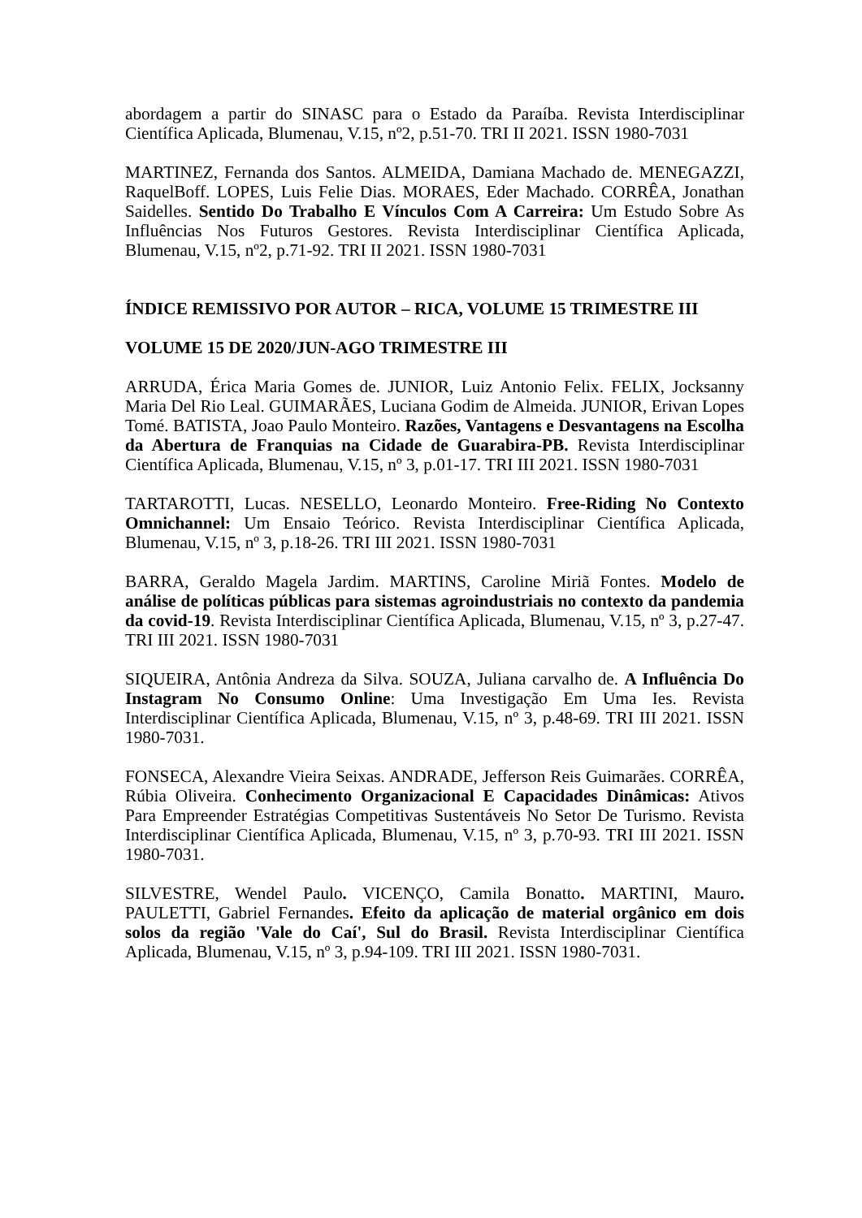abordagem a partir do SINASC para o Estado da Paraíba. Revista Interdisciplinar Científica Aplicada, Blumenau, V.15, nº2, p.51-70. TRI II 2021. ISSN 1980-7031
MARTINEZ, Fernanda dos Santos. ALMEIDA, Damiana Machado de. MENEGAZZI, RaquelBoff. LOPES, Luis Felie Dias. MORAES, Eder Machado. CORRÊA, Jonathan Saidelles. Sentido Do Trabalho E Vínculos Com A Carreira: Um Estudo Sobre As Influências Nos Futuros Gestores. Revista Interdisciplinar Científica Aplicada, Blumenau, V.15, nº2, p.71-92. TRI II 2021. ISSN 1980-7031
ÍNDICE REMISSIVO POR AUTOR – RICA, VOLUME 15 TRIMESTRE III
VOLUME 15 DE 2020/JUN-AGO TRIMESTRE III
ARRUDA, Érica Maria Gomes de. JUNIOR, Luiz Antonio Felix. FELIX, Jocksanny Maria Del Rio Leal. GUIMARÃES, Luciana Godim de Almeida. JUNIOR, Erivan Lopes Tomé. BATISTA, Joao Paulo Monteiro. Razões, Vantagens e Desvantagens na Escolha da Abertura de Franquias na Cidade de Guarabira-PB. Revista Interdisciplinar Científica Aplicada, Blumenau, V.15, nº 3, p.01-17. TRI III 2021. ISSN 1980-7031
TARTAROTTI, Lucas. NESELLO, Leonardo Monteiro. Free-Riding No Contexto Omnichannel: Um Ensaio Teórico. Revista Interdisciplinar Científica Aplicada, Blumenau, V.15, nº 3, p.18-26. TRI III 2021. ISSN 1980-7031
BARRA, Geraldo Magela Jardim. MARTINS, Caroline Miriã Fontes. Modelo de análise de políticas públicas para sistemas agroindustriais no contexto da pandemia da covid-19. Revista Interdisciplinar Científica Aplicada, Blumenau, V.15, nº 3, p.27-47. TRI III 2021. ISSN 1980-7031
SIQUEIRA, Antônia Andreza da Silva. SOUZA, Juliana carvalho de. A Influência Do Instagram No Consumo Online: Uma Investigação Em Uma Ies. Revista Interdisciplinar Científica Aplicada, Blumenau, V.15, nº 3, p.48-69. TRI III 2021. ISSN 1980-7031.
FONSECA, Alexandre Vieira Seixas. ANDRADE, Jefferson Reis Guimarães. CORRÊA, Rúbia Oliveira. Conhecimento Organizacional E Capacidades Dinâmicas: Ativos Para Empreender Estratégias Competitivas Sustentáveis No Setor De Turismo. Revista Interdisciplinar Científica Aplicada, Blumenau, V.15, nº 3, p.70-93. TRI III 2021. ISSN 1980-7031.
SILVESTRE, Wendel Paulo. VICENÇO, Camila Bonatto. MARTINI, Mauro. PAULETTI, Gabriel Fernandes. Efeito da aplicação de material orgânico em dois solos da região 'Vale do Caí', Sul do Brasil. Revista Interdisciplinar Científica Aplicada, Blumenau, V.15, nº 3, p.94-109. TRI III 2021. ISSN 1980-7031.